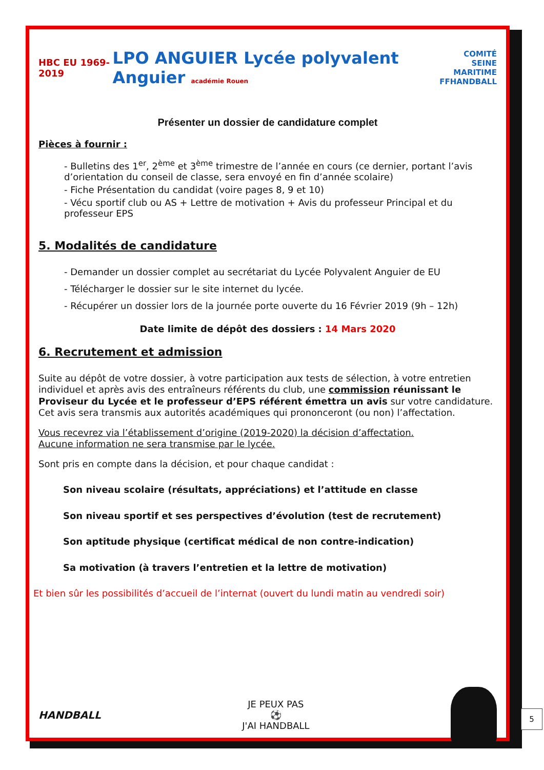HBC EU 1969-2019
LPO ANGUIER Lycée polyvalent Anguier académie Rouen
COMITÉ SEINE
MARITIME
FFHANDBALL
Présenter un dossier de candidature complet
Pièces à fournir :
- Bulletins des 1<sup>er</sup>, 2<sup>ème</sup> et 3<sup>ème</sup> trimestre de l’année en cours (ce dernier, portant l’avis d’orientation du conseil de classe, sera envoyé en fin d’année scolaire)
- Fiche Présentation du candidat (voire pages 8, 9 et 10)
- Vécu sportif club ou AS + Lettre de motivation + Avis du professeur Principal et du professeur EPS
5. Modalités de candidature
- Demander un dossier complet au secrétariat du Lycée Polyvalent Anguier de EU
- Télécharger le dossier sur le site internet du lycée.
- Récupérer un dossier lors de la journée porte ouverte du 16 Février 2019 (9h – 12h)
Date limite de dépôt des dossiers : 14 Mars 2020
6. Recrutement et admission
Suite au dépôt de votre dossier, à votre participation aux tests de sélection, à votre entretien individuel et après avis des entraîneurs référents du club, une commission réunissant le Proviseur du Lycée et le professeur d’EPS référent émettra un avis sur votre candidature. Cet avis sera transmis aux autorités académiques qui prononceront (ou non) l’affectation.
Vous recevrez via l’établissement d’origine (2019-2020) la décision d’affectation.
Aucune information ne sera transmise par le lycée.
Sont pris en compte dans la décision, et pour chaque candidat :
Son niveau scolaire (résultats, appréciations) et l’attitude en classe
Son niveau sportif et ses perspectives d’évolution (test de recrutement)
Son aptitude physique (certificat médical de non contre-indication)
Sa motivation (à travers l’entretien et la lettre de motivation)
Et bien sûr les possibilités d’accueil de l’internat (ouvert du lundi matin au vendredi soir)
HANDBALL
JE PEUX PAS
⚽
J'AI HANDBALL
5